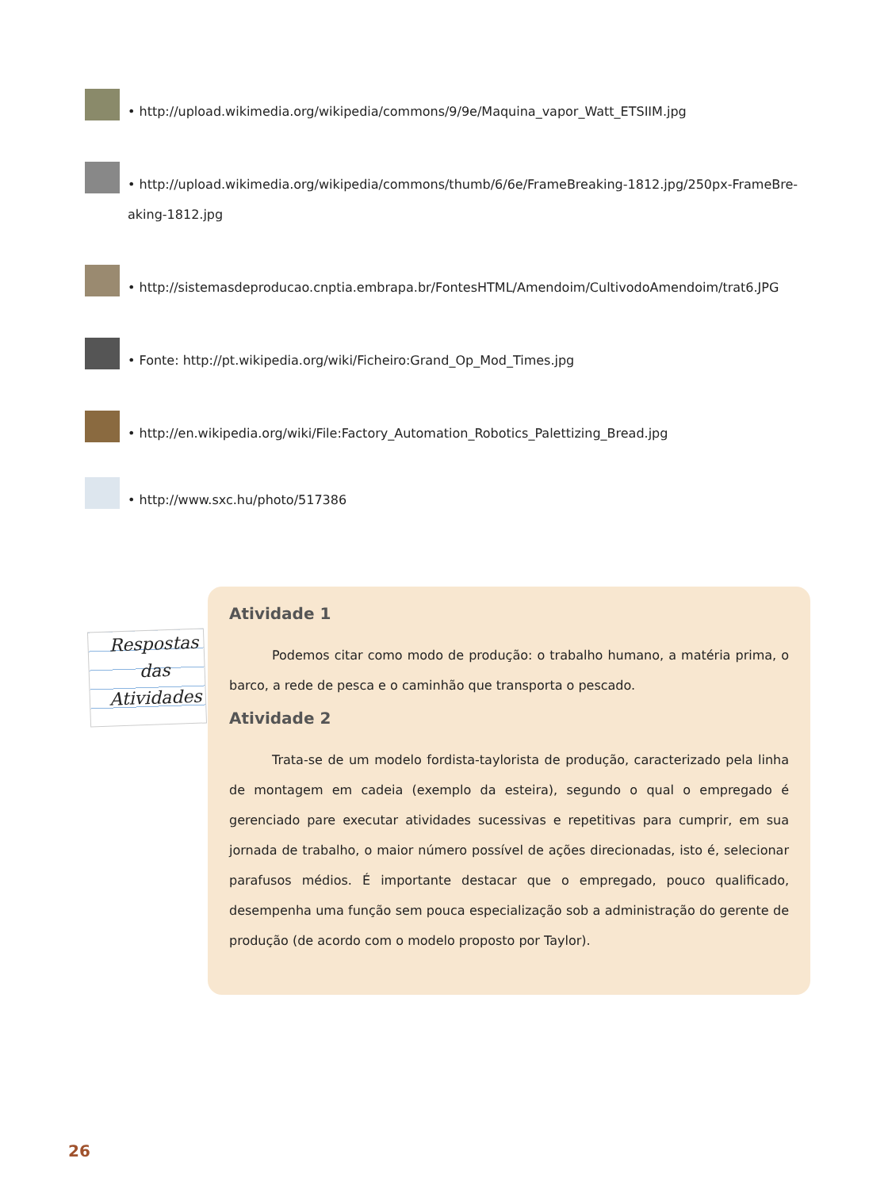• http://upload.wikimedia.org/wikipedia/commons/9/9e/Maquina_vapor_Watt_ETSIIM.jpg
• http://upload.wikimedia.org/wikipedia/commons/thumb/6/6e/FrameBreaking-1812.jpg/250px-FrameBre-
aking-1812.jpg
• http://sistemasdeproducao.cnptia.embrapa.br/FontesHTML/Amendoim/CultivodoAmendoim/trat6.JPG
• Fonte: http://pt.wikipedia.org/wiki/Ficheiro:Grand_Op_Mod_Times.jpg
• http://en.wikipedia.org/wiki/File:Factory_Automation_Robotics_Palettizing_Bread.jpg
• http://www.sxc.hu/photo/517386
Respostas
das
Atividades
Atividade 1
Podemos citar como modo de produção: o trabalho humano, a matéria prima, o barco, a rede de pesca e o caminhão que transporta o pescado.
Atividade 2
Trata-se de um modelo fordista-taylorista de produção, caracterizado pela linha de montagem em cadeia (exemplo da esteira), segundo o qual o empregado é gerenciado pare executar atividades sucessivas e repetitivas para cumprir, em sua jornada de trabalho, o maior número possível de ações direcionadas, isto é, selecionar parafusos médios. É importante destacar que o empregado, pouco qualificado, desempenha uma função sem pouca especialização sob a administração do gerente de produção (de acordo com o modelo proposto por Taylor).
26